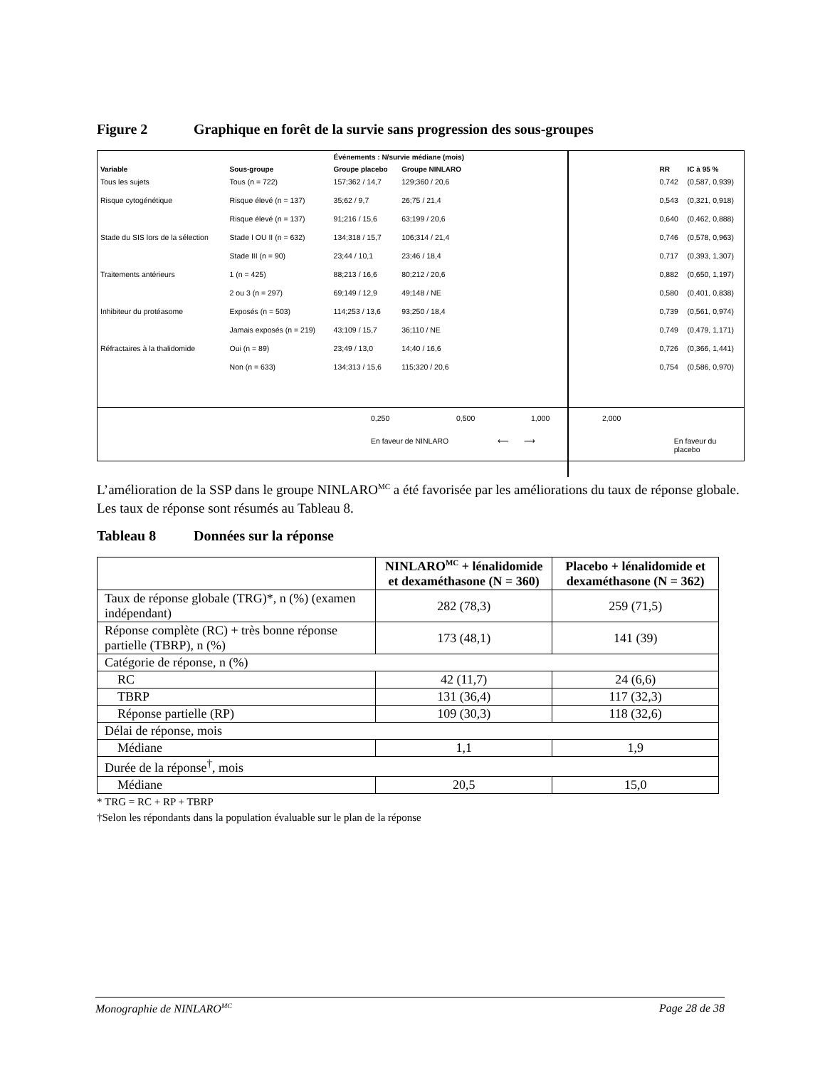Figure 2 Graphique en forêt de la survie sans progression des sous-groupes
| | | Événements : N/survie médiane (mois) | | | | |
| --- | --- | --- | --- | --- | --- | --- |
| Variable | Sous-groupe | Groupe placebo | Groupe NINLARO | | RR | IC à 95 % |
| Tous les sujets | Tous (n = 722) | 157;362 / 14,7 | 129;360 / 20,6 | | 0,742 | (0,587, 0,939) |
| Risque cytogénétique | Risque élevé (n = 137) | 35;62 / 9,7 | 26;75 / 21,4 | | 0,543 | (0,321, 0,918) |
| | Risque élevé (n = 137) | 91;216 / 15,6 | 63;199 / 20,6 | | 0,640 | (0,462, 0,888) |
| Stade du SIS lors de la sélection | Stade I OU II (n = 632) | 134;318 / 15,7 | 106;314 / 21,4 | | 0,746 | (0,578, 0,963) |
| | Stade III (n = 90) | 23;44 / 10,1 | 23;46 / 18,4 | | 0,717 | (0,393, 1,307) |
| Traitements antérieurs | 1 (n = 425) | 88;213 / 16,6 | 80;212 / 20,6 | | 0,882 | (0,650, 1,197) |
| | 2 ou 3 (n = 297) | 69;149 / 12,9 | 49;148 / NE | | 0,580 | (0,401, 0,838) |
| Inhibiteur du protéasome | Exposés (n = 503) | 114;253 / 13,6 | 93;250 / 18,4 | | 0,739 | (0,561, 0,974) |
| | Jamais exposés (n = 219) | 43;109 / 15,7 | 36;110 / NE | | 0,749 | (0,479, 1,171) |
| Réfractaires à la thalidomide | Oui (n = 89) | 23;49 / 13,0 | 14;40 / 16,6 | | 0,726 | (0,366, 1,441) |
| | Non (n = 633) | 134;313 / 15,6 | 115;320 / 20,6 | | 0,754 | (0,586, 0,970) |
0,250 0,500 1,000 2,000
En faveur de NINLARO ⟵ ⟶ En faveur du placebo
L’amélioration de la SSP dans le groupe NINLARO<sup>MC</sup> a été favorisée par les améliorations du taux de réponse globale. Les taux de réponse sont résumés au Tableau 8.
Tableau 8 Données sur la réponse
| | NINLARO<sup>MC</sup> + lénalidomide et dexaméthasone (N = 360) | Placebo + lénalidomide et dexaméthasone (N = 362) |
| --- | --- | --- |
| Taux de réponse globale (TRG)*, n (%) (examen indépendant) | 282 (78,3) | 259 (71,5) |
| Réponse complète (RC) + très bonne réponse partielle (TBRP), n (%) | 173 (48,1) | 141 (39) |
| Catégorie de réponse, n (%) | | |
| RC | 42 (11,7) | 24 (6,6) |
| TBRP | 131 (36,4) | 117 (32,3) |
| Réponse partielle (RP) | 109 (30,3) | 118 (32,6) |
| Délai de réponse, mois | | |
| Médiane | 1,1 | 1,9 |
| Durée de la réponse<sup>†</sup>, mois | | |
| Médiane | 20,5 | 15,0 |
* TRG = RC + RP + TBRP
†Selon les répondants dans la population évaluable sur le plan de la réponse
Monographie de NINLARO<sup>MC</sup> Page 28 de 38